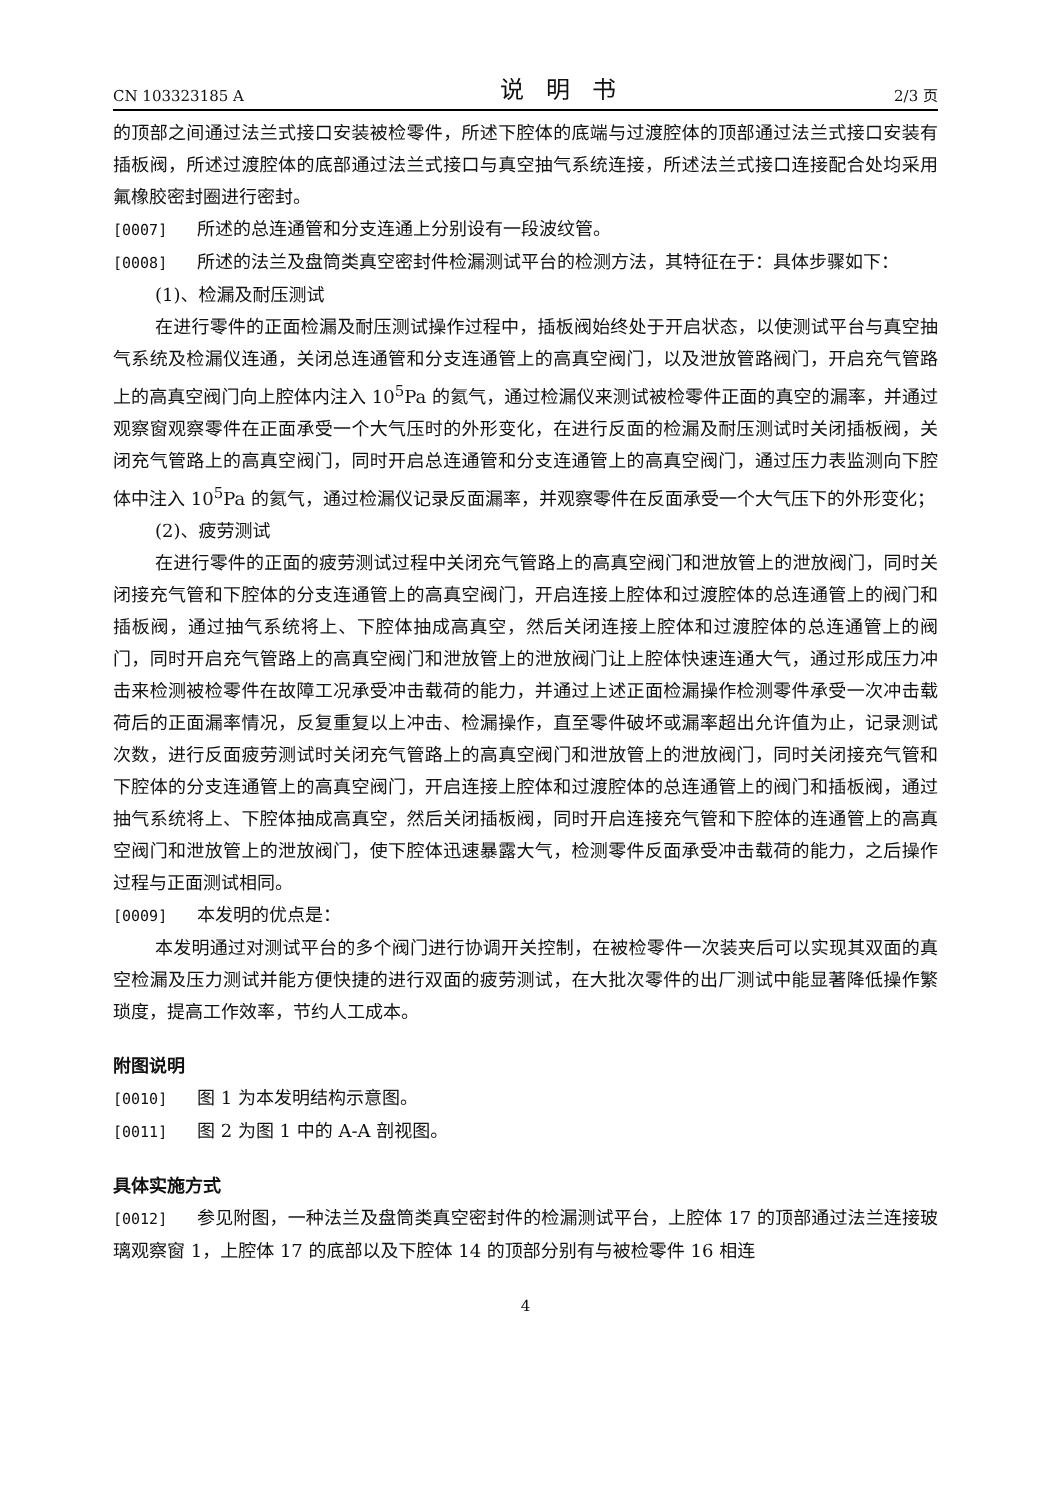CN 103323185 A 说明书 2/3 页
的顶部之间通过法兰式接口安装被检零件，所述下腔体的底端与过渡腔体的顶部通过法兰式接口安装有插板阀，所述过渡腔体的底部通过法兰式接口与真空抽气系统连接，所述法兰式接口连接配合处均采用氟橡胶密封圈进行密封。
[0007] 所述的总连通管和分支连通上分别设有一段波纹管。
[0008] 所述的法兰及盘筒类真空密封件检漏测试平台的检测方法，其特征在于：具体步骤如下：
(1)、检漏及耐压测试
在进行零件的正面检漏及耐压测试操作过程中，插板阀始终处于开启状态，以使测试平台与真空抽气系统及检漏仪连通，关闭总连通管和分支连通管上的高真空阀门，以及泄放管路阀门，开启充气管路上的高真空阀门向上腔体内注入 10<sup>5</sup>Pa 的氦气，通过检漏仪来测试被检零件正面的真空的漏率，并通过观察窗观察零件在正面承受一个大气压时的外形变化，在进行反面的检漏及耐压测试时关闭插板阀，关闭充气管路上的高真空阀门，同时开启总连通管和分支连通管上的高真空阀门，通过压力表监测向下腔体中注入 10<sup>5</sup>Pa 的氦气，通过检漏仪记录反面漏率，并观察零件在反面承受一个大气压下的外形变化；
(2)、疲劳测试
在进行零件的正面的疲劳测试过程中关闭充气管路上的高真空阀门和泄放管上的泄放阀门，同时关闭接充气管和下腔体的分支连通管上的高真空阀门，开启连接上腔体和过渡腔体的总连通管上的阀门和插板阀，通过抽气系统将上、下腔体抽成高真空，然后关闭连接上腔体和过渡腔体的总连通管上的阀门，同时开启充气管路上的高真空阀门和泄放管上的泄放阀门让上腔体快速连通大气，通过形成压力冲击来检测被检零件在故障工况承受冲击载荷的能力，并通过上述正面检漏操作检测零件承受一次冲击载荷后的正面漏率情况，反复重复以上冲击、检漏操作，直至零件破坏或漏率超出允许值为止，记录测试次数，进行反面疲劳测试时关闭充气管路上的高真空阀门和泄放管上的泄放阀门，同时关闭接充气管和下腔体的分支连通管上的高真空阀门，开启连接上腔体和过渡腔体的总连通管上的阀门和插板阀，通过抽气系统将上、下腔体抽成高真空，然后关闭插板阀，同时开启连接充气管和下腔体的连通管上的高真空阀门和泄放管上的泄放阀门，使下腔体迅速暴露大气，检测零件反面承受冲击载荷的能力，之后操作过程与正面测试相同。
[0009] 本发明的优点是：
本发明通过对测试平台的多个阀门进行协调开关控制，在被检零件一次装夹后可以实现其双面的真空检漏及压力测试并能方便快捷的进行双面的疲劳测试，在大批次零件的出厂测试中能显著降低操作繁琐度，提高工作效率，节约人工成本。
附图说明
[0010] 图 1 为本发明结构示意图。
[0011] 图 2 为图 1 中的 A-A 剖视图。
具体实施方式
[0012] 参见附图，一种法兰及盘筒类真空密封件的检漏测试平台，上腔体 17 的顶部通过法兰连接玻璃观察窗 1，上腔体 17 的底部以及下腔体 14 的顶部分别有与被检零件 16 相连
4